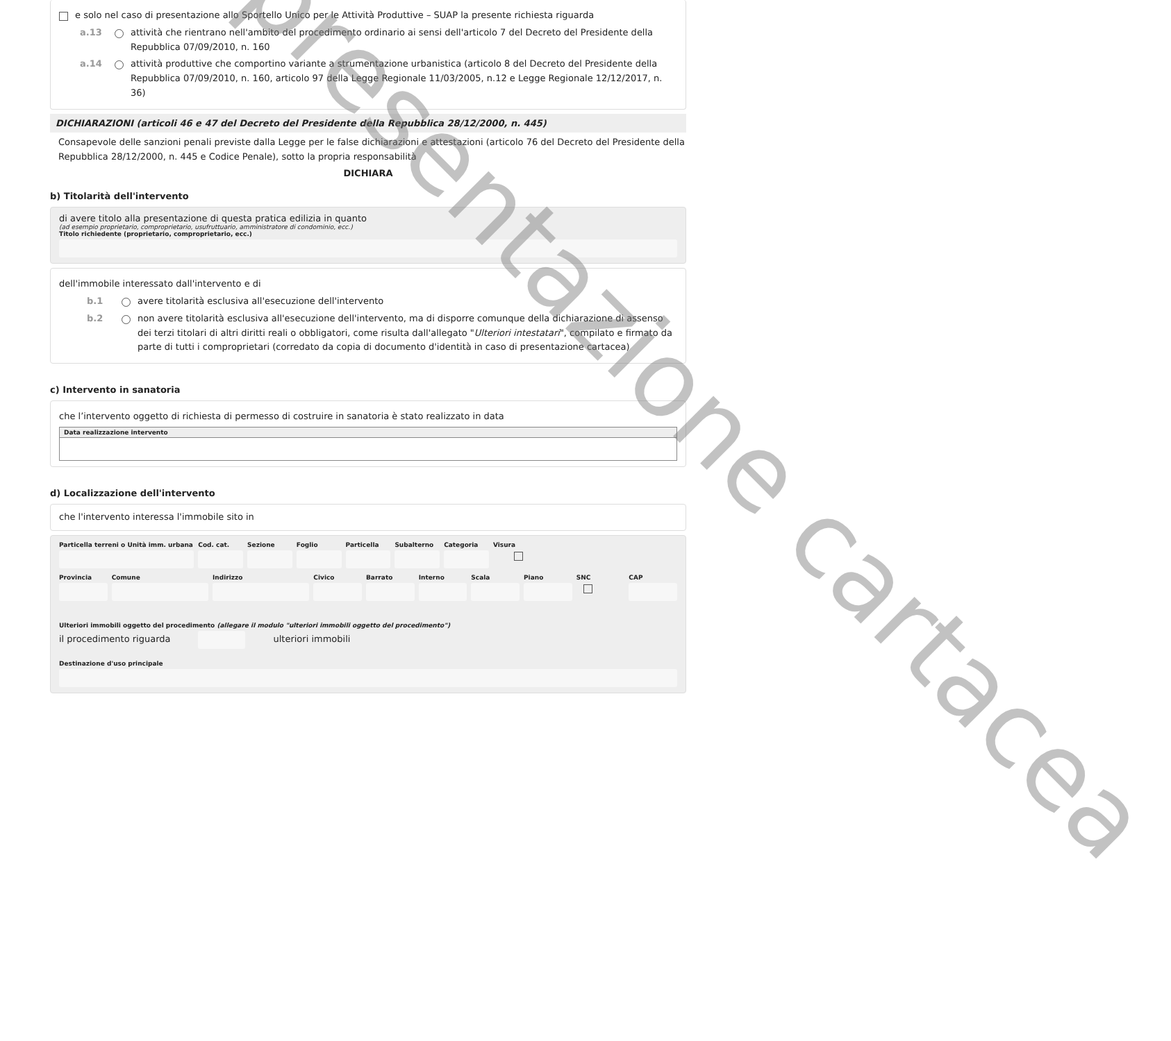e solo nel caso di presentazione allo Sportello Unico per le Attività Produttive – SUAP la presente richiesta riguarda
a.13 attività che rientrano nell'ambito del procedimento ordinario ai sensi dell'articolo 7 del Decreto del Presidente della Repubblica 07/09/2010, n. 160
a.14 attività produttive che comportino variante a strumentazione urbanistica (articolo 8 del Decreto del Presidente della Repubblica 07/09/2010, n. 160, articolo 97 della Legge Regionale 11/03/2005, n.12 e Legge Regionale 12/12/2017, n. 36)
DICHIARAZIONI (articoli 46 e 47 del Decreto del Presidente della Repubblica 28/12/2000, n. 445)
Consapevole delle sanzioni penali previste dalla Legge per le false dichiarazioni e attestazioni (articolo 76 del Decreto del Presidente della Repubblica 28/12/2000, n. 445 e Codice Penale), sotto la propria responsabilità
DICHIARA
b) Titolarità dell'intervento
di avere titolo alla presentazione di questa pratica edilizia in quanto
(ad esempio proprietario, comproprietario, usufruttuario, amministratore di condominio, ecc.)
Titolo richiedente (proprietario, comproprietario, ecc.)
dell'immobile interessato dall'intervento e di
b.1 avere titolarità esclusiva all'esecuzione dell'intervento
b.2 non avere titolarità esclusiva all'esecuzione dell'intervento, ma di disporre comunque della dichiarazione di assenso dei terzi titolari di altri diritti reali o obbligatori, come risulta dall'allegato "Ulteriori intestatari", compilato e firmato da parte di tutti i comproprietari (corredato da copia di documento d'identità in caso di presentazione cartacea)
c) Intervento in sanatoria
che l’intervento oggetto di richiesta di permesso di costruire in sanatoria è stato realizzato in data
Data realizzazione intervento
d) Localizzazione dell'intervento
che l'intervento interessa l'immobile sito in
Particella terreni o Unità imm. urbana
Cod. cat. Sezione Foglio Particella Subalterno Categoria Visura
Provincia Comune Indirizzo Civico Barrato Interno Scala Piano SNC CAP
Ulteriori immobili oggetto del procedimento (allegare il modulo "ulteriori immobili oggetto del procedimento")
il procedimento riguarda ulteriori immobili
Destinazione d'uso principale
presentazione cartacea